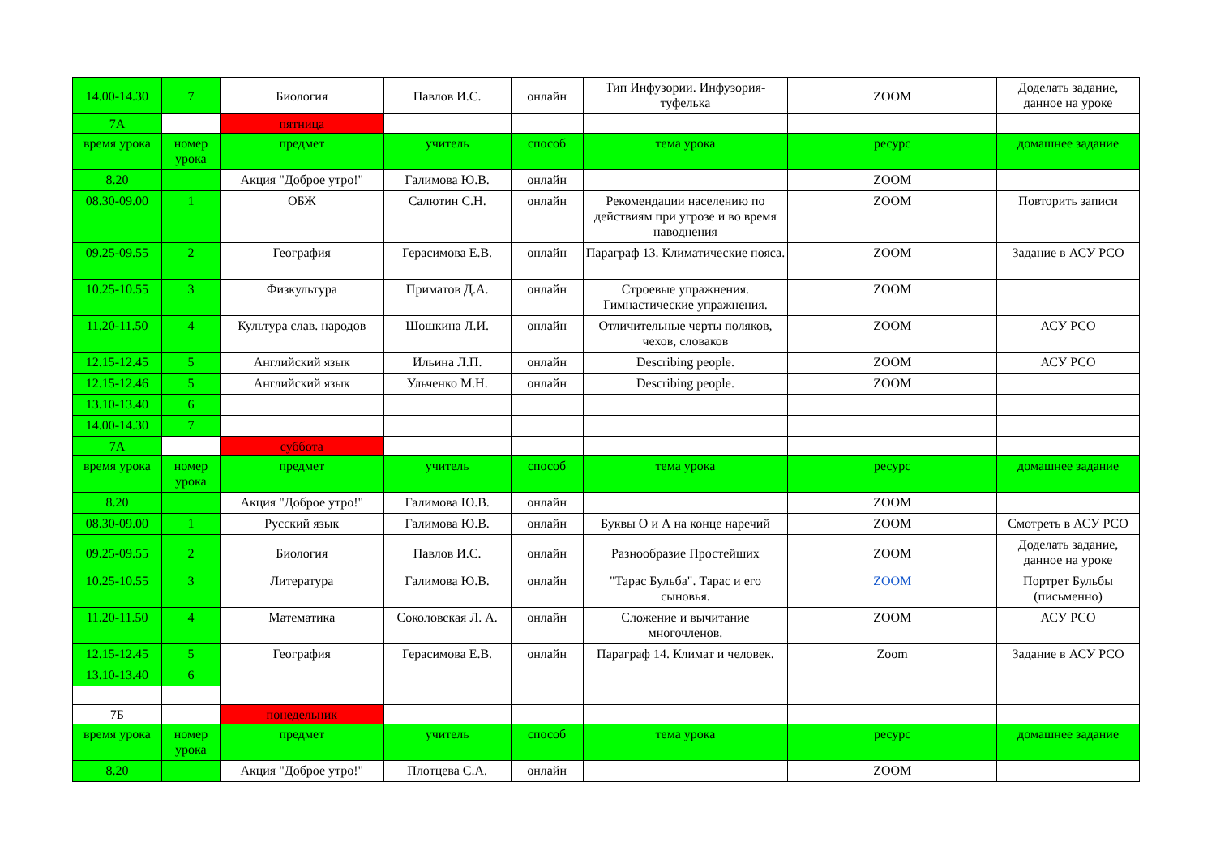| 14.00-14.30 | 7 | Биология | Павлов И.С. | онлайн | Тип Инфузории. Инфузория-туфелька | ZOOM | Доделать задание, данное на уроке |
| 7А | | пятница | | | | | |
| время урока | номер урока | предмет | учитель | способ | тема урока | ресурс | домашнее задание |
| 8.20 | | Акция "Доброе утро!" | Галимова Ю.В. | онлайн | | ZOOM | |
| 08.30-09.00 | 1 | ОБЖ | Салютин С.Н. | онлайн | Рекомендации населению по действиям при угрозе и во время наводнения | ZOOM | Повторить записи |
| 09.25-09.55 | 2 | География | Герасимова Е.В. | онлайн | Параграф 13. Климатические пояса. | ZOOM | Задание в АСУ РСО |
| 10.25-10.55 | 3 | Физкультура | Приматов Д.А. | онлайн | Строевые упражнения. Гимнастические упражнения. | ZOOM | |
| 11.20-11.50 | 4 | Культура слав. народов | Шошкина Л.И. | онлайн | Отличительные черты поляков, чехов, словаков | ZOOM | АСУ РСО |
| 12.15-12.45 | 5 | Английский язык | Ильина Л.П. | онлайн | Describing people. | ZOOM | АСУ РСО |
| 12.15-12.46 | 5 | Английский язык | Ульченко М.Н. | онлайн | Describing people. | ZOOM | |
| 13.10-13.40 | 6 | | | | | | |
| 14.00-14.30 | 7 | | | | | | |
| 7А | | суббота | | | | | |
| время урока | номер урока | предмет | учитель | способ | тема урока | ресурс | домашнее задание |
| 8.20 | | Акция "Доброе утро!" | Галимова Ю.В. | онлайн | | ZOOM | |
| 08.30-09.00 | 1 | Русский язык | Галимова Ю.В. | онлайн | Буквы О и А на конце наречий | ZOOM | Смотреть в АСУ РСО |
| 09.25-09.55 | 2 | Биология | Павлов И.С. | онлайн | Разнообразие Простейших | ZOOM | Доделать задание, данное на уроке |
| 10.25-10.55 | 3 | Литература | Галимова Ю.В. | онлайн | "Тарас Бульба". Тарас и его сыновья. | ZOOM | Портрет Бульбы (письменно) |
| 11.20-11.50 | 4 | Математика | Соколовская Л. А. | онлайн | Сложение и вычитание многочленов. | ZOOM | АСУ РСО |
| 12.15-12.45 | 5 | География | Герасимова Е.В. | онлайн | Параграф 14. Климат и человек. | Zoom | Задание в АСУ РСО |
| 13.10-13.40 | 6 | | | | | | |
| 7Б | | понедельник | | | | | |
| время урока | номер урока | предмет | учитель | способ | тема урока | ресурс | домашнее задание |
| 8.20 | | Акция "Доброе утро!" | Плотцева С.А. | онлайн | | ZOOM | |